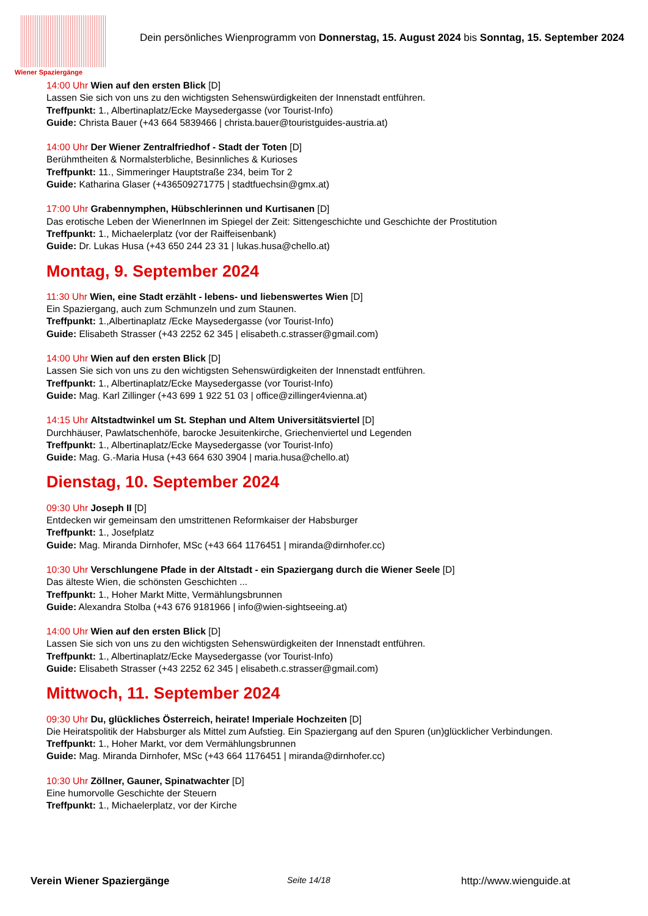Wiener Spaziergänge
Dein persönliches Wienprogramm von Donnerstag, 15. August 2024 bis Sonntag, 15. September 2024
14:00 Uhr Wien auf den ersten Blick [D]
Lassen Sie sich von uns zu den wichtigsten Sehenswürdigkeiten der Innenstadt entführen.
Treffpunkt: 1., Albertinaplatz/Ecke Maysedergasse (vor Tourist-Info)
Guide: Christa Bauer (+43 664 5839466 | christa.bauer@touristguides-austria.at)
14:00 Uhr Der Wiener Zentralfriedhof - Stadt der Toten [D]
Berühmtheiten & Normalsterbliche, Besinnliches & Kurioses
Treffpunkt: 11., Simmeringer Hauptstraße 234, beim Tor 2
Guide: Katharina Glaser (+436509271775 | stadtfuechsin@gmx.at)
17:00 Uhr Grabennymphen, Hübschlerinnen und Kurtisanen [D]
Das erotische Leben der WienerInnen im Spiegel der Zeit: Sittengeschichte und Geschichte der Prostitution
Treffpunkt: 1., Michaelerplatz (vor der Raiffeisenbank)
Guide: Dr. Lukas Husa (+43 650 244 23 31 | lukas.husa@chello.at)
Montag, 9. September 2024
11:30 Uhr Wien, eine Stadt erzählt - lebens- und liebenswertes Wien [D]
Ein Spaziergang, auch zum Schmunzeln und zum Staunen.
Treffpunkt: 1.,Albertinaplatz /Ecke Maysedergasse (vor Tourist-Info)
Guide: Elisabeth Strasser (+43 2252 62 345 | elisabeth.c.strasser@gmail.com)
14:00 Uhr Wien auf den ersten Blick [D]
Lassen Sie sich von uns zu den wichtigsten Sehenswürdigkeiten der Innenstadt entführen.
Treffpunkt: 1., Albertinaplatz/Ecke Maysedergasse (vor Tourist-Info)
Guide: Mag. Karl Zillinger (+43 699 1 922 51 03 | office@zillinger4vienna.at)
14:15 Uhr Altstadtwinkel um St. Stephan und Altem Universitätsviertel [D]
Durchhäuser, Pawlatschenhöfe, barocke Jesuitenkirche, Griechenviertel und Legenden
Treffpunkt: 1., Albertinaplatz/Ecke Maysedergasse (vor Tourist-Info)
Guide: Mag. G.-Maria Husa (+43 664 630 3904 | maria.husa@chello.at)
Dienstag, 10. September 2024
09:30 Uhr Joseph II [D]
Entdecken wir gemeinsam den umstrittenen Reformkaiser der Habsburger
Treffpunkt: 1., Josefplatz
Guide: Mag. Miranda Dirnhofer, MSc (+43 664 1176451 | miranda@dirnhofer.cc)
10:30 Uhr Verschlungene Pfade in der Altstadt - ein Spaziergang durch die Wiener Seele [D]
Das älteste Wien, die schönsten Geschichten ...
Treffpunkt: 1., Hoher Markt Mitte, Vermählungsbrunnen
Guide: Alexandra Stolba (+43 676 9181966 | info@wien-sightseeing.at)
14:00 Uhr Wien auf den ersten Blick [D]
Lassen Sie sich von uns zu den wichtigsten Sehenswürdigkeiten der Innenstadt entführen.
Treffpunkt: 1., Albertinaplatz/Ecke Maysedergasse (vor Tourist-Info)
Guide: Elisabeth Strasser (+43 2252 62 345 | elisabeth.c.strasser@gmail.com)
Mittwoch, 11. September 2024
09:30 Uhr Du, glückliches Österreich, heirate! Imperiale Hochzeiten [D]
Die Heiratspolitik der Habsburger als Mittel zum Aufstieg. Ein Spaziergang auf den Spuren (un)glücklicher Verbindungen.
Treffpunkt: 1., Hoher Markt, vor dem Vermählungsbrunnen
Guide: Mag. Miranda Dirnhofer, MSc (+43 664 1176451 | miranda@dirnhofer.cc)
10:30 Uhr Zöllner, Gauner, Spinatwachter [D]
Eine humorvolle Geschichte der Steuern
Treffpunkt: 1., Michaelerplatz, vor der Kirche
Verein Wiener Spaziergänge Seite 14/18 http://www.wienguide.at